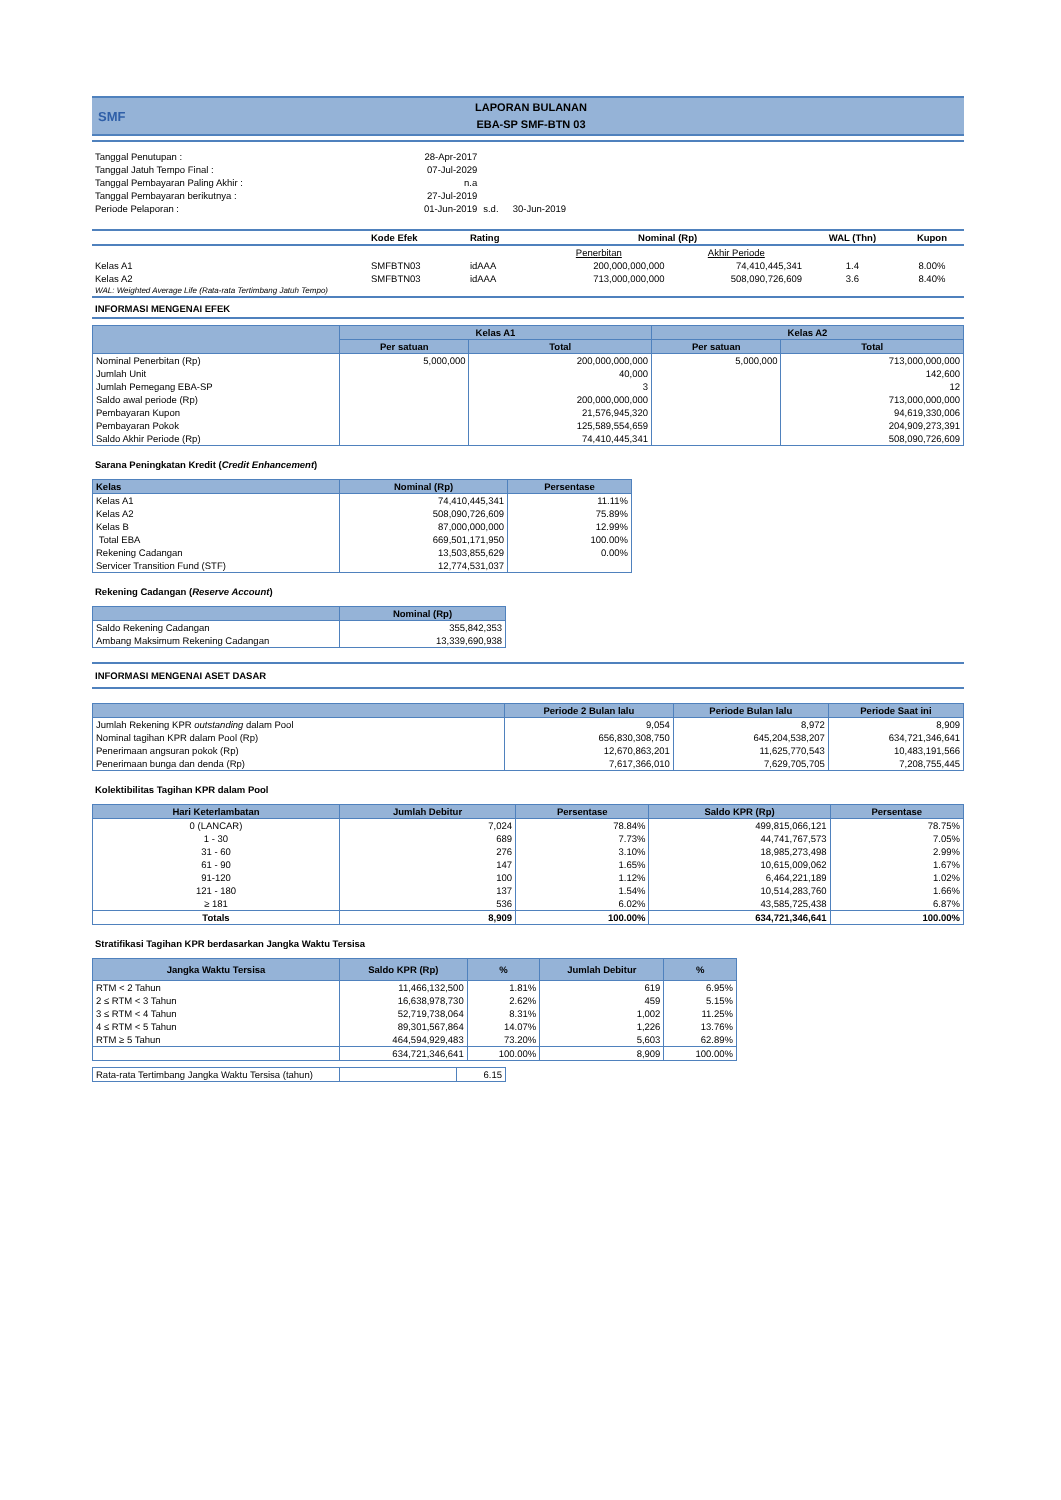SMF
LAPORAN BULANAN
EBA-SP SMF-BTN 03
| Tanggal Penutupan : | 28-Apr-2017 | | |
| Tanggal Jatuh Tempo Final : | 07-Jul-2029 | | |
| Tanggal Pembayaran Paling Akhir : | n.a | | |
| Tanggal Pembayaran berikutnya : | 27-Jul-2019 | | |
| Periode Pelaporan : | 01-Jun-2019 | s.d. | 30-Jun-2019 |
| | Kode Efek | Rating | Nominal (Rp) | | WAL (Thn) | Kupon |
| | | | Penerbitan | Akhir Periode | | |
| Kelas A1 | SMFBTN03 | idAAA | 200,000,000,000 | 74,410,445,341 | 1.4 | 8.00% |
| Kelas A2 | SMFBTN03 | idAAA | 713,000,000,000 | 508,090,726,609 | 3.6 | 8.40% |
| WAL: Weighted Average Life (Rata-rata Tertimbang Jatuh Tempo) | | | | | | |
INFORMASI MENGENAI EFEK
| | Kelas A1 | | Kelas A2 | |
| --- | --- | --- | --- | --- |
| | Per satuan | Total | Per satuan | Total |
| Nominal Penerbitan (Rp) | 5,000,000 | 200,000,000,000 | 5,000,000 | 713,000,000,000 |
| Jumlah Unit | | 40,000 | | 142,600 |
| Jumlah Pemegang EBA-SP | | 3 | | 12 |
| Saldo awal periode (Rp) | | 200,000,000,000 | | 713,000,000,000 |
| Pembayaran Kupon | | 21,576,945,320 | | 94,619,330,006 |
| Pembayaran Pokok | | 125,589,554,659 | | 204,909,273,391 |
| Saldo Akhir Periode (Rp) | | 74,410,445,341 | | 508,090,726,609 |
Sarana Peningkatan Kredit (Credit Enhancement)
| Kelas | Nominal (Rp) | Persentase |
| --- | --- | --- |
| Kelas A1 | 74,410,445,341 | 11.11% |
| Kelas A2 | 508,090,726,609 | 75.89% |
| Kelas B | 87,000,000,000 | 12.99% |
| Total EBA | 669,501,171,950 | 100.00% |
| Rekening Cadangan | 13,503,855,629 | 0.00% |
| Servicer Transition Fund (STF) | 12,774,531,037 | |
Rekening Cadangan (Reserve Account)
| | Nominal (Rp) |
| --- | --- |
| Saldo Rekening Cadangan | 355,842,353 |
| Ambang Maksimum Rekening Cadangan | 13,339,690,938 |
INFORMASI MENGENAI ASET DASAR
| | Periode 2 Bulan lalu | Periode Bulan lalu | Periode Saat ini |
| --- | --- | --- | --- |
| Jumlah Rekening KPR outstanding dalam Pool | 9,054 | 8,972 | 8,909 |
| Nominal tagihan KPR dalam Pool (Rp) | 656,830,308,750 | 645,204,538,207 | 634,721,346,641 |
| Penerimaan angsuran pokok (Rp) | 12,670,863,201 | 11,625,770,543 | 10,483,191,566 |
| Penerimaan bunga dan denda (Rp) | 7,617,366,010 | 7,629,705,705 | 7,208,755,445 |
Kolektibilitas Tagihan KPR dalam Pool
| Hari Keterlambatan | Jumlah Debitur | Persentase | Saldo KPR (Rp) | Persentase |
| --- | --- | --- | --- | --- |
| 0 (LANCAR) | 7,024 | 78.84% | 499,815,066,121 | 78.75% |
| 1 - 30 | 689 | 7.73% | 44,741,767,573 | 7.05% |
| 31 - 60 | 276 | 3.10% | 18,985,273,498 | 2.99% |
| 61 - 90 | 147 | 1.65% | 10,615,009,062 | 1.67% |
| 91-120 | 100 | 1.12% | 6,464,221,189 | 1.02% |
| 121 - 180 | 137 | 1.54% | 10,514,283,760 | 1.66% |
| ≥ 181 | 536 | 6.02% | 43,585,725,438 | 6.87% |
| Totals | 8,909 | 100.00% | 634,721,346,641 | 100.00% |
Stratifikasi Tagihan KPR berdasarkan Jangka Waktu Tersisa
| Jangka Waktu Tersisa | Saldo KPR (Rp) | % | Jumlah Debitur | % |
| --- | --- | --- | --- | --- |
| RTM < 2 Tahun | 11,466,132,500 | 1.81% | 619 | 6.95% |
| 2 ≤ RTM < 3 Tahun | 16,638,978,730 | 2.62% | 459 | 5.15% |
| 3 ≤ RTM < 4 Tahun | 52,719,738,064 | 8.31% | 1,002 | 11.25% |
| 4 ≤ RTM < 5 Tahun | 89,301,567,864 | 14.07% | 1,226 | 13.76% |
| RTM ≥ 5 Tahun | 464,594,929,483 | 73.20% | 5,603 | 62.89% |
| | 634,721,346,641 | 100.00% | 8,909 | 100.00% |
| Rata-rata Tertimbang Jangka Waktu Tersisa (tahun) | | 6.15 |